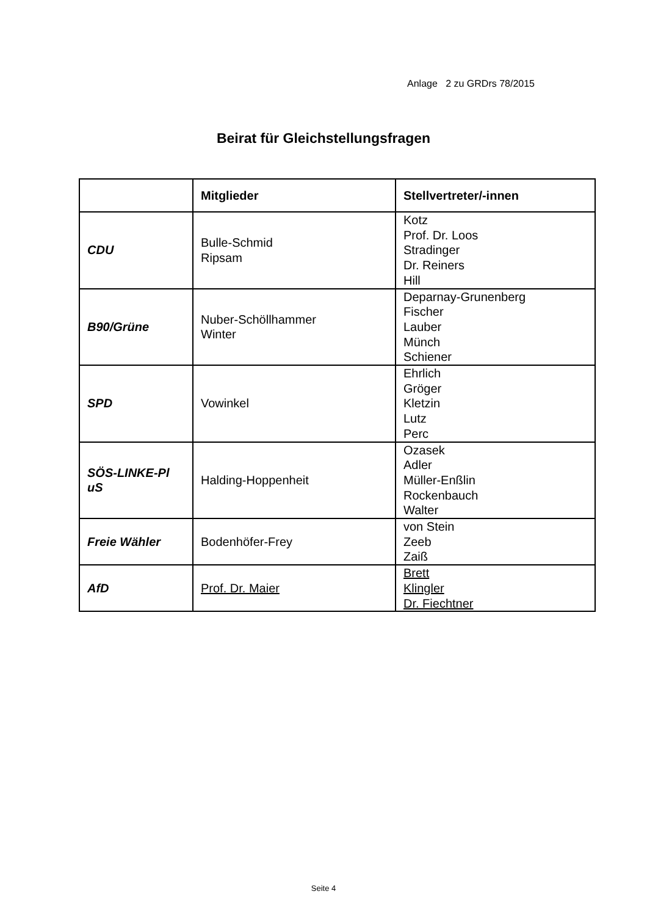Anlage 2 zu GRDrs 78/2015
Beirat für Gleichstellungsfragen
| | Mitglieder | Stellvertreter/-innen |
| --- | --- | --- |
| CDU | Bulle-Schmid Ripsam | Kotz Prof. Dr. Loos Stradinger Dr. Reiners Hill |
| B90/Grüne | Nuber-Schöllhammer Winter | Deparnay-Grunenberg Fischer Lauber Münch Schiener |
| SPD | Vowinkel | Ehrlich Gröger Kletzin Lutz Perc |
| SÖS-LINKE-Pl uS | Halding-Hoppenheit | Ozasek Adler Müller-Enßlin Rockenbauch Walter |
| Freie Wähler | Bodenhöfer-Frey | von Stein Zeeb Zaiß |
| AfD | Prof. Dr. Maier | Brett Klingler Dr. Fiechtner |
Seite 4